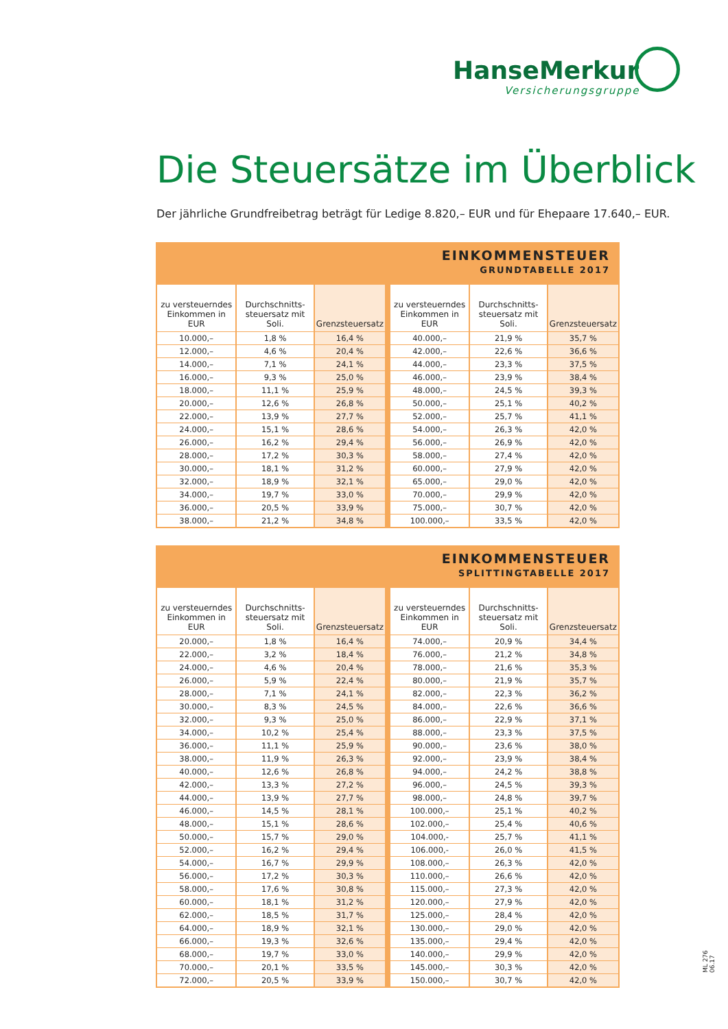HanseMerkur
Versicherungsgruppe
Die Steuersätze im Überblick
Der jährliche Grundfreibetrag beträgt für Ledige 8.820,– EUR und für Ehepaare 17.640,– EUR.
EINKOMMENSTEUER
GRUNDTABELLE 2017
| zu versteuerndes Einkommen in EUR | Durchschnitts-steuersatz mit Soli. | Grenzsteuersatz | zu versteuerndes Einkommen in EUR | Durchschnitts-steuersatz mit Soli. | Grenzsteuersatz |
| --- | --- | --- | --- | --- | --- |
| 10.000,– | 1,8 % | 16,4 % | 40.000,– | 21,9 % | 35,7 % |
| 12.000,– | 4,6 % | 20,4 % | 42.000,– | 22,6 % | 36,6 % |
| 14.000,– | 7,1 % | 24,1 % | 44.000,– | 23,3 % | 37,5 % |
| 16.000,– | 9,3 % | 25,0 % | 46.000,– | 23,9 % | 38,4 % |
| 18.000,– | 11,1 % | 25,9 % | 48.000,– | 24,5 % | 39,3 % |
| 20.000,– | 12,6 % | 26,8 % | 50.000,– | 25,1 % | 40,2 % |
| 22.000,– | 13,9 % | 27,7 % | 52.000,– | 25,7 % | 41,1 % |
| 24.000,– | 15,1 % | 28,6 % | 54.000,– | 26,3 % | 42,0 % |
| 26.000,– | 16,2 % | 29,4 % | 56.000,– | 26,9 % | 42,0 % |
| 28.000,– | 17,2 % | 30,3 % | 58.000,– | 27,4 % | 42,0 % |
| 30.000,– | 18,1 % | 31,2 % | 60.000,– | 27,9 % | 42,0 % |
| 32.000,– | 18,9 % | 32,1 % | 65.000,– | 29,0 % | 42,0 % |
| 34.000,– | 19,7 % | 33,0 % | 70.000,– | 29,9 % | 42,0 % |
| 36.000,– | 20,5 % | 33,9 % | 75.000,– | 30,7 % | 42,0 % |
| 38.000,– | 21,2 % | 34,8 % | 100.000,– | 33,5 % | 42,0 % |
EINKOMMENSTEUER
SPLITTINGTABELLE 2017
| zu versteuerndes Einkommen in EUR | Durchschnitts-steuersatz mit Soli. | Grenzsteuersatz | zu versteuerndes Einkommen in EUR | Durchschnitts-steuersatz mit Soli. | Grenzsteuersatz |
| --- | --- | --- | --- | --- | --- |
| 20.000,– | 1,8 % | 16,4 % | 74.000,– | 20,9 % | 34,4 % |
| 22.000,– | 3,2 % | 18,4 % | 76.000,– | 21,2 % | 34,8 % |
| 24.000,– | 4,6 % | 20,4 % | 78.000,– | 21,6 % | 35,3 % |
| 26.000,– | 5,9 % | 22,4 % | 80.000,– | 21,9 % | 35,7 % |
| 28.000,– | 7,1 % | 24,1 % | 82.000,– | 22,3 % | 36,2 % |
| 30.000,– | 8,3 % | 24,5 % | 84.000,– | 22,6 % | 36,6 % |
| 32.000,– | 9,3 % | 25,0 % | 86.000,– | 22,9 % | 37,1 % |
| 34.000,– | 10,2 % | 25,4 % | 88.000,– | 23,3 % | 37,5 % |
| 36.000,– | 11,1 % | 25,9 % | 90.000,– | 23,6 % | 38,0 % |
| 38.000,– | 11,9 % | 26,3 % | 92.000,– | 23,9 % | 38,4 % |
| 40.000,– | 12,6 % | 26,8 % | 94.000,– | 24,2 % | 38,8 % |
| 42.000,– | 13,3 % | 27,2 % | 96.000,– | 24,5 % | 39,3 % |
| 44.000,– | 13,9 % | 27,7 % | 98.000,– | 24,8 % | 39,7 % |
| 46.000,– | 14,5 % | 28,1 % | 100.000,– | 25,1 % | 40,2 % |
| 48.000,– | 15,1 % | 28,6 % | 102.000,– | 25,4 % | 40,6 % |
| 50.000,– | 15,7 % | 29,0 % | 104.000,- | 25,7 % | 41,1 % |
| 52.000,– | 16,2 % | 29,4 % | 106.000,- | 26,0 % | 41,5 % |
| 54.000,– | 16,7 % | 29,9 % | 108.000,– | 26,3 % | 42,0 % |
| 56.000,– | 17,2 % | 30,3 % | 110.000,– | 26,6 % | 42,0 % |
| 58.000,– | 17,6 % | 30,8 % | 115.000,– | 27,3 % | 42,0 % |
| 60.000,– | 18,1 % | 31,2 % | 120.000,– | 27,9 % | 42,0 % |
| 62.000,– | 18,5 % | 31,7 % | 125.000,– | 28,4 % | 42,0 % |
| 64.000,– | 18,9 % | 32,1 % | 130.000,– | 29,0 % | 42,0 % |
| 66.000,– | 19,3 % | 32,6 % | 135.000,– | 29,4 % | 42,0 % |
| 68.000,– | 19,7 % | 33,0 % | 140.000,– | 29,9 % | 42,0 % |
| 70.000,– | 20,1 % | 33,5 % | 145.000,– | 30,3 % | 42,0 % |
| 72.000,– | 20,5 % | 33,9 % | 150.000,– | 30,7 % | 42,0 % |
ML 276 06.17